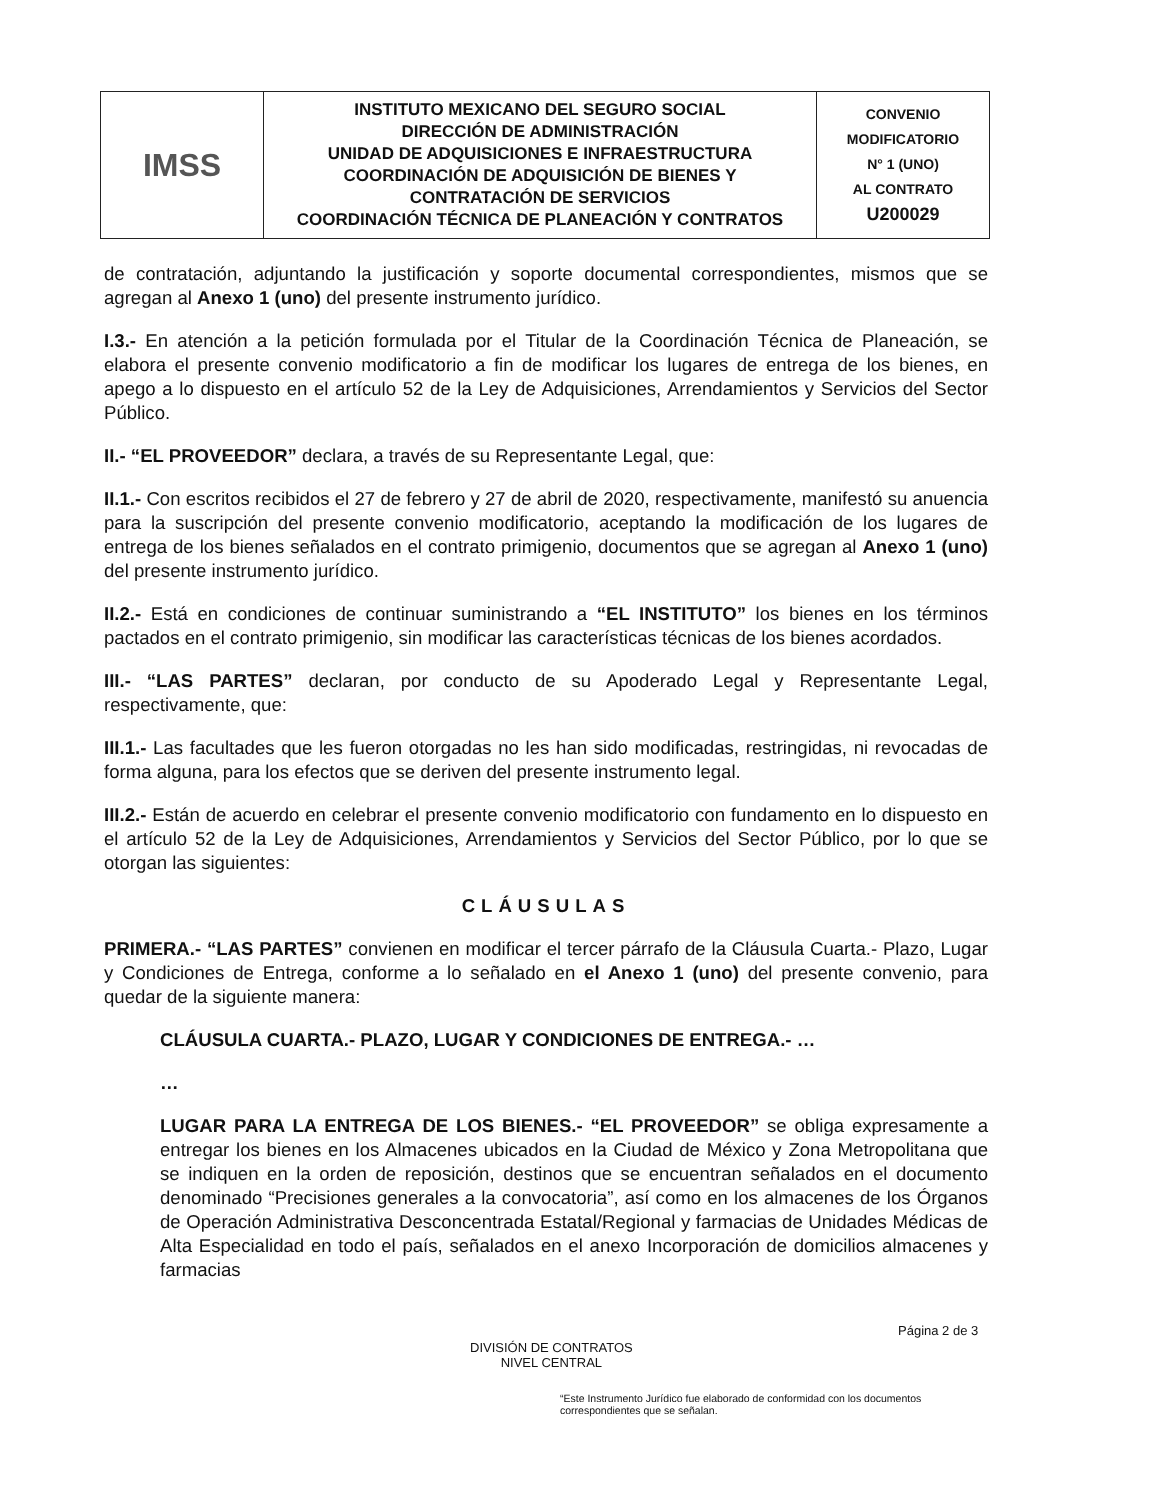| IMSS | INSTITUTO MEXICANO DEL SEGURO SOCIAL DIRECCIÓN DE ADMINISTRACIÓN UNIDAD DE ADQUISICIONES E INFRAESTRUCTURA COORDINACIÓN DE ADQUISICIÓN DE BIENES Y CONTRATACIÓN DE SERVICIOS COORDINACIÓN TÉCNICA DE PLANEACIÓN Y CONTRATOS | CONVENIO MODIFICATORIO N° 1 (UNO) AL CONTRATO U200029 |
de contratación, adjuntando la justificación y soporte documental correspondientes, mismos que se agregan al Anexo 1 (uno) del presente instrumento jurídico.
I.3.- En atención a la petición formulada por el Titular de la Coordinación Técnica de Planeación, se elabora el presente convenio modificatorio a fin de modificar los lugares de entrega de los bienes, en apego a lo dispuesto en el artículo 52 de la Ley de Adquisiciones, Arrendamientos y Servicios del Sector Público.
II.- “EL PROVEEDOR” declara, a través de su Representante Legal, que:
II.1.- Con escritos recibidos el 27 de febrero y 27 de abril de 2020, respectivamente, manifestó su anuencia para la suscripción del presente convenio modificatorio, aceptando la modificación de los lugares de entrega de los bienes señalados en el contrato primigenio, documentos que se agregan al Anexo 1 (uno) del presente instrumento jurídico.
II.2.- Está en condiciones de continuar suministrando a “EL INSTITUTO” los bienes en los términos pactados en el contrato primigenio, sin modificar las características técnicas de los bienes acordados.
III.- “LAS PARTES” declaran, por conducto de su Apoderado Legal y Representante Legal, respectivamente, que:
III.1.- Las facultades que les fueron otorgadas no les han sido modificadas, restringidas, ni revocadas de forma alguna, para los efectos que se deriven del presente instrumento legal.
III.2.- Están de acuerdo en celebrar el presente convenio modificatorio con fundamento en lo dispuesto en el artículo 52 de la Ley de Adquisiciones, Arrendamientos y Servicios del Sector Público, por lo que se otorgan las siguientes:
CLÁUSULAS
PRIMERA.- “LAS PARTES” convienen en modificar el tercer párrafo de la Cláusula Cuarta.- Plazo, Lugar y Condiciones de Entrega, conforme a lo señalado en el Anexo 1 (uno) del presente convenio, para quedar de la siguiente manera:
CLÁUSULA CUARTA.- PLAZO, LUGAR Y CONDICIONES DE ENTREGA.- …
…
LUGAR PARA LA ENTREGA DE LOS BIENES.- “EL PROVEEDOR” se obliga expresamente a entregar los bienes en los Almacenes ubicados en la Ciudad de México y Zona Metropolitana que se indiquen en la orden de reposición, destinos que se encuentran señalados en el documento denominado “Precisiones generales a la convocatoria”, así como en los almacenes de los Órganos de Operación Administrativa Desconcentrada Estatal/Regional y farmacias de Unidades Médicas de Alta Especialidad en todo el país, señalados en el anexo Incorporación de domicilios almacenes y farmacias
Página 2 de 3
DIVISIÓN DE CONTRATOS
NIVEL CENTRAL
“Este Instrumento Jurídico fue elaborado de conformidad con los documentos correspondientes que se señalan.